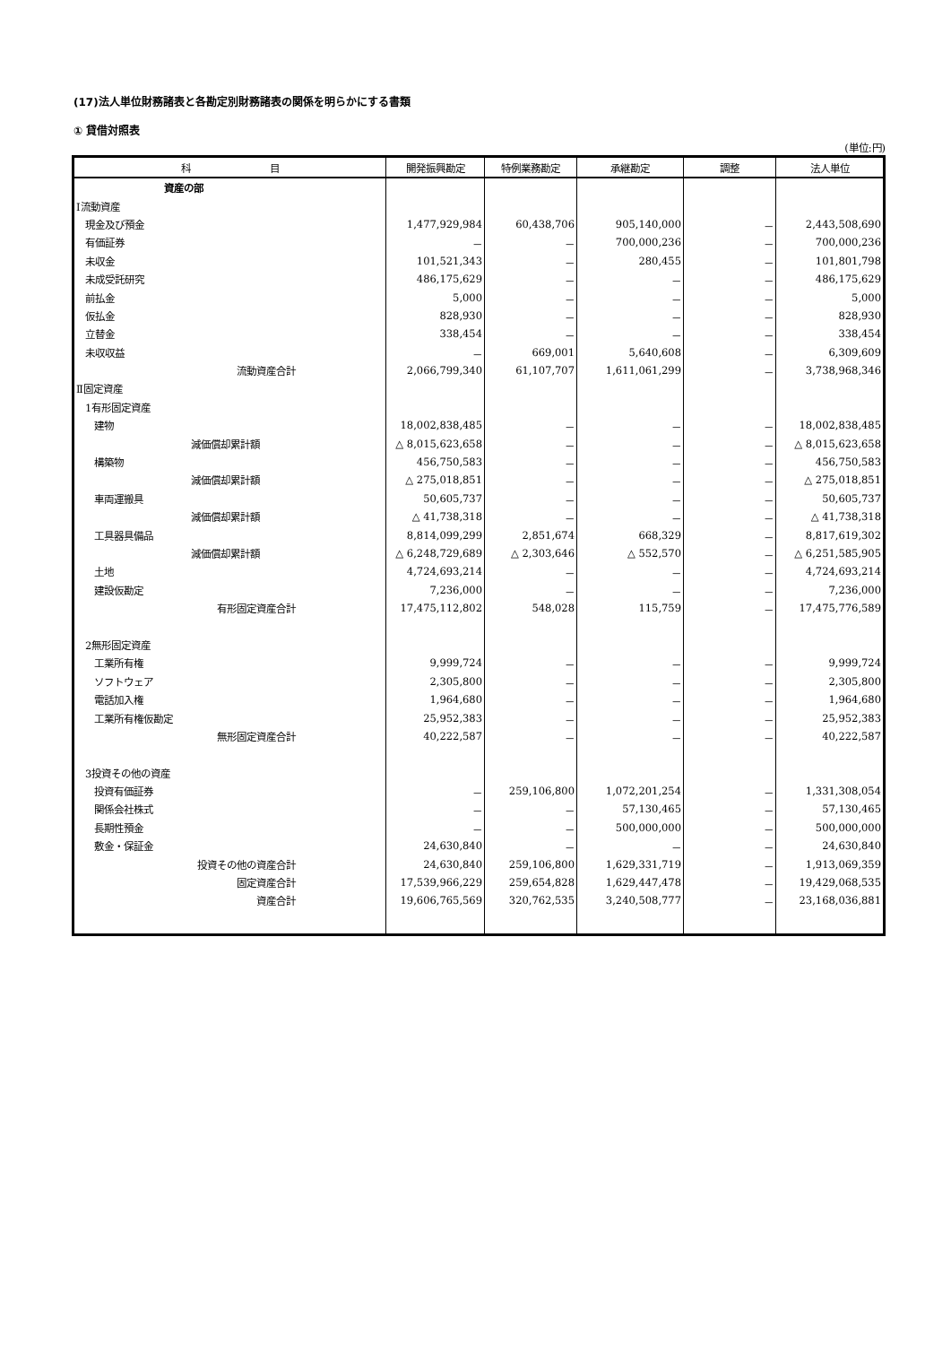(17)法人単位財務諸表と各勘定別財務諸表の関係を明らかにする書類
① 貸借対照表
(単位:円)
| 科 目 | 開発振興勘定 | 特例業務勘定 | 承継勘定 | 調整 | 法人単位 |
| --- | --- | --- | --- | --- | --- |
| 資産の部 | | | | | |
| Ⅰ流動資産 | | | | | |
| 現金及び預金 | 1,477,929,984 | 60,438,706 | 905,140,000 | － | 2,443,508,690 |
| 有価証券 | － | － | 700,000,236 | － | 700,000,236 |
| 未収金 | 101,521,343 | － | 280,455 | － | 101,801,798 |
| 未成受託研究 | 486,175,629 | － | － | － | 486,175,629 |
| 前払金 | 5,000 | － | － | － | 5,000 |
| 仮払金 | 828,930 | － | － | － | 828,930 |
| 立替金 | 338,454 | － | － | － | 338,454 |
| 未収収益 | － | 669,001 | 5,640,608 | － | 6,309,609 |
| 流動資産合計 | 2,066,799,340 | 61,107,707 | 1,611,061,299 | － | 3,738,968,346 |
| Ⅱ固定資産 | | | | | |
| 1有形固定資産 | | | | | |
| 建物 | 18,002,838,485 | － | － | － | 18,002,838,485 |
| 減価償却累計額 | △ 8,015,623,658 | － | － | － | △ 8,015,623,658 |
| 構築物 | 456,750,583 | － | － | － | 456,750,583 |
| 減価償却累計額 | △ 275,018,851 | － | － | － | △ 275,018,851 |
| 車両運搬具 | 50,605,737 | － | － | － | 50,605,737 |
| 減価償却累計額 | △ 41,738,318 | － | － | － | △ 41,738,318 |
| 工具器具備品 | 8,814,099,299 | 2,851,674 | 668,329 | － | 8,817,619,302 |
| 減価償却累計額 | △ 6,248,729,689 | △ 2,303,646 | △ 552,570 | － | △ 6,251,585,905 |
| 土地 | 4,724,693,214 | － | － | － | 4,724,693,214 |
| 建設仮勘定 | 7,236,000 | － | － | － | 7,236,000 |
| 有形固定資産合計 | 17,475,112,802 | 548,028 | 115,759 | － | 17,475,776,589 |
| 2無形固定資産 | | | | | |
| 工業所有権 | 9,999,724 | － | － | － | 9,999,724 |
| ソフトウェア | 2,305,800 | － | － | － | 2,305,800 |
| 電話加入権 | 1,964,680 | － | － | － | 1,964,680 |
| 工業所有権仮勘定 | 25,952,383 | － | － | － | 25,952,383 |
| 無形固定資産合計 | 40,222,587 | － | － | － | 40,222,587 |
| 3投資その他の資産 | | | | | |
| 投資有価証券 | － | 259,106,800 | 1,072,201,254 | － | 1,331,308,054 |
| 関係会社株式 | － | － | 57,130,465 | － | 57,130,465 |
| 長期性預金 | － | － | 500,000,000 | － | 500,000,000 |
| 敷金・保証金 | 24,630,840 | － | － | － | 24,630,840 |
| 投資その他の資産合計 | 24,630,840 | 259,106,800 | 1,629,331,719 | － | 1,913,069,359 |
| 固定資産合計 | 17,539,966,229 | 259,654,828 | 1,629,447,478 | － | 19,429,068,535 |
| 資産合計 | 19,606,765,569 | 320,762,535 | 3,240,508,777 | － | 23,168,036,881 |